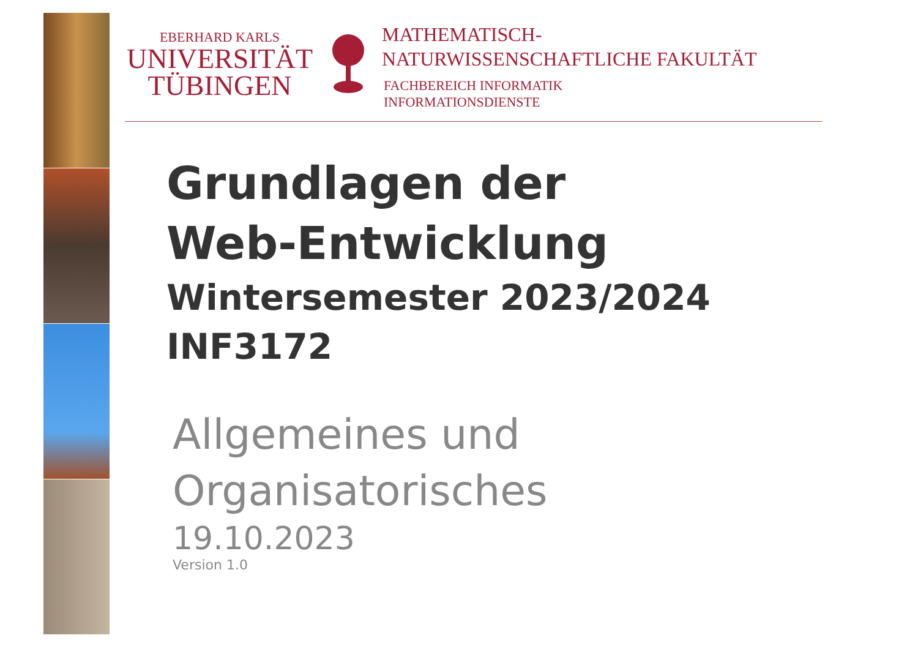EBERHARD KARLS
UNIVERSITÄT
TÜBINGEN
MATHEMATISCH-
NATURWISSENSCHAFTLICHE FAKULTÄT
FACHBEREICH INFORMATIK
INFORMATIONSDIENSTE
Grundlagen der
Web-Entwicklung
Wintersemester 2023/2024
INF3172
Allgemeines und
Organisatorisches
19.10.2023
Version 1.0